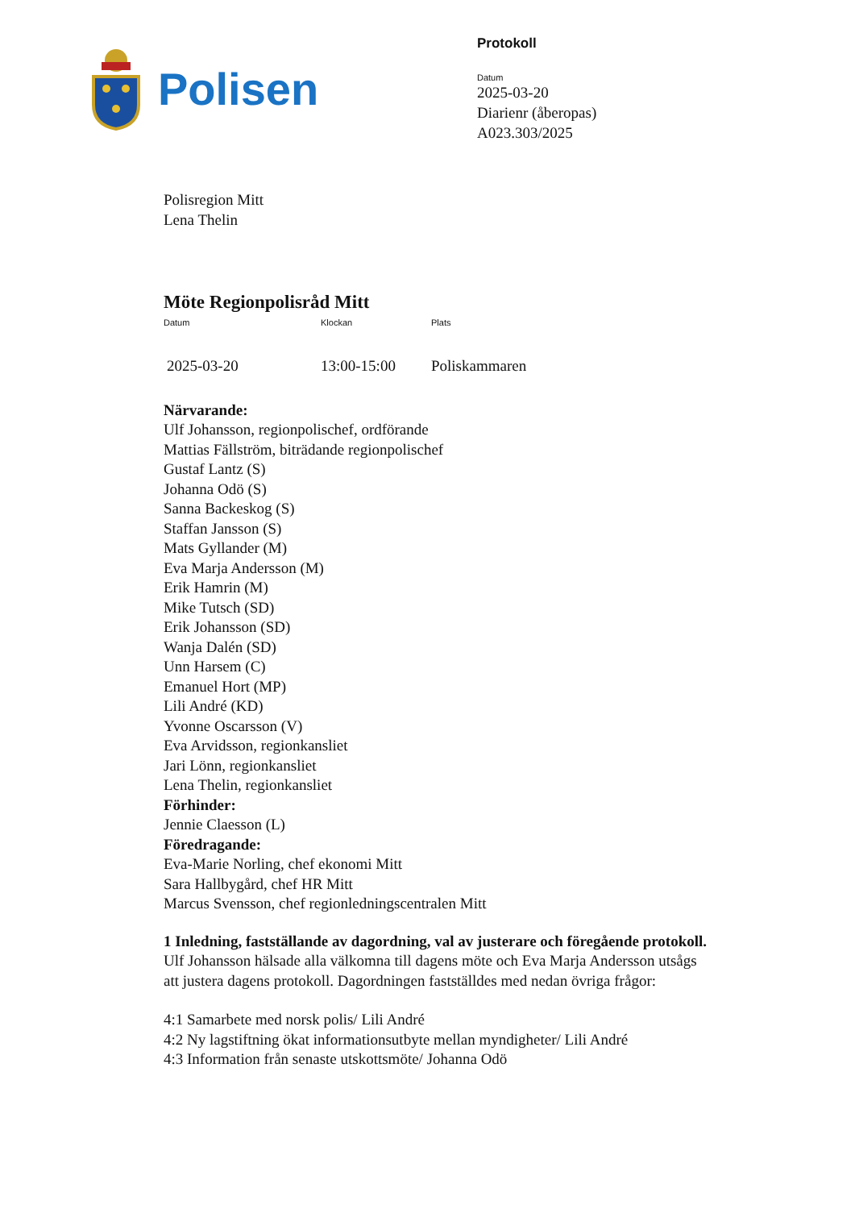Polisen
Protokoll
Datum
2025-03-20
Diarienr (åberopas)
A023.303/2025
Polisregion Mitt
Lena Thelin
Möte Regionpolisråd Mitt
Datum Klockan Plats
2025-03-20 13:00-15:00 Poliskammaren
Närvarande:
Ulf Johansson, regionpolischef, ordförande
Mattias Fällström, biträdande regionpolischef
Gustaf Lantz (S)
Johanna Odö (S)
Sanna Backeskog (S)
Staffan Jansson (S)
Mats Gyllander (M)
Eva Marja Andersson (M)
Erik Hamrin (M)
Mike Tutsch (SD)
Erik Johansson (SD)
Wanja Dalén (SD)
Unn Harsem (C)
Emanuel Hort (MP)
Lili André (KD)
Yvonne Oscarsson (V)
Eva Arvidsson, regionkansliet
Jari Lönn, regionkansliet
Lena Thelin, regionkansliet
Förhinder:
Jennie Claesson (L)
Föredragande:
Eva-Marie Norling, chef ekonomi Mitt
Sara Hallbygård, chef HR Mitt
Marcus Svensson, chef regionledningscentralen Mitt
1 Inledning, fastställande av dagordning, val av justerare och föregående protokoll.
Ulf Johansson hälsade alla välkomna till dagens möte och Eva Marja Andersson utsågs att justera dagens protokoll. Dagordningen fastställdes med nedan övriga frågor:
4:1 Samarbete med norsk polis/ Lili André
4:2 Ny lagstiftning ökat informationsutbyte mellan myndigheter/ Lili André
4:3 Information från senaste utskottsmöte/ Johanna Odö